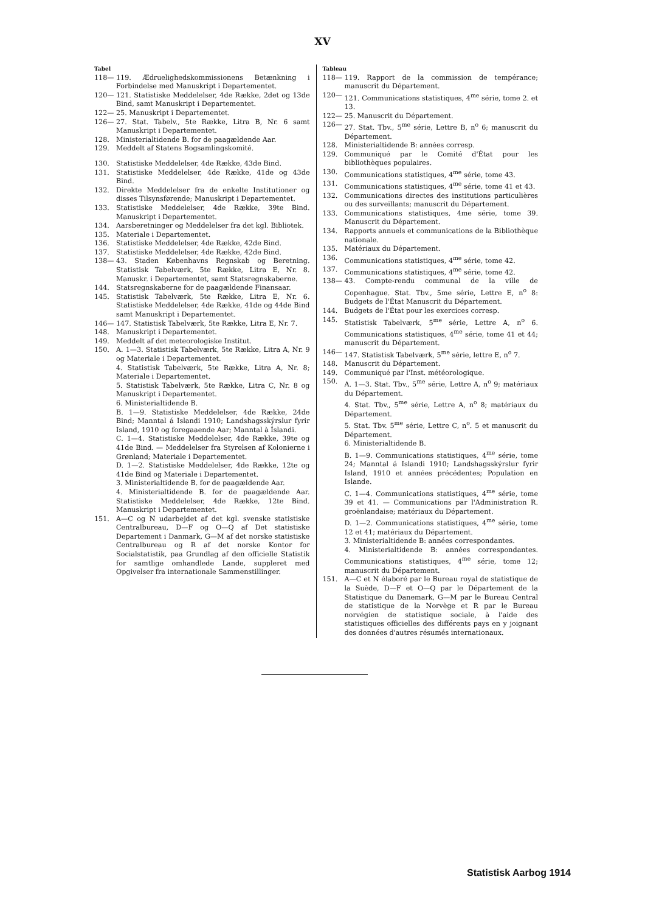XV
Tabel
118— 119. Ædruelighedskommissionens Betænkning i Forbindelse med Manuskript i Departementet.
120— 121. Statistiske Meddelelser, 4de Række, 2det og 13de Bind, samt Manuskript i Departementet.
122— 25. Manuskript i Departementet.
126— 27. Stat. Tabelv., 5te Række, Litra B, Nr. 6 samt Manuskript i Departementet.
128. Ministerialtidende B. for de paagældende Aar.
129. Meddelt af Statens Bogsamlingskomité.
130. Statistiske Meddelelser, 4de Række, 43de Bind.
131. Statistiske Meddelelser, 4de Række, 41de og 43de Bind.
132. Direkte Meddelelser fra de enkelte Institutioner og disses Tilsynsførende; Manuskript i Departementet.
133. Statistiske Meddelelser, 4de Række, 39te Bind. Manuskript i Departementet.
134. Aarsberetninger og Meddelelser fra det kgl. Bibliotek.
135. Materiale i Departementet.
136. Statistiske Meddelelser, 4de Række, 42de Bind.
137. Statistiske Meddelelser, 4de Række, 42de Bind.
138— 43. Staden Københavns Regnskab og Beretning. Statistisk Tabelværk, 5te Række, Litra E, Nr. 8. Manuskr. i Departementet, samt Statsregnskaberne.
144. Statsregnskaberne for de paagældende Finansaar.
145. Statistisk Tabelværk, 5te Række, Litra E, Nr. 6. Statistiske Meddelelser, 4de Række, 41de og 44de Bind samt Manuskript i Departementet.
146— 147. Statistisk Tabelværk, 5te Række, Litra E, Nr. 7.
148. Manuskript i Departementet.
149. Meddelt af det meteorologiske Institut.
150. A. 1—3. Statistisk Tabelværk, 5te Række, Litra A, Nr. 9 og Materiale i Departementet.
4. Statistisk Tabelværk, 5te Række, Litra A, Nr. 8; Materiale i Departementet.
5. Statistisk Tabelværk, 5te Række, Litra C, Nr. 8 og Manuskript i Departementet.
6. Ministerialtidende B.
B. 1—9. Statistiske Meddelelser, 4de Række, 24de Bind; Manntal á Islandi 1910; Landshagsskýrslur fyrir Island, 1910 og foregaaende Aar; Manntal à Íslandi.
C. 1—4. Statistiske Meddelelser, 4de Række, 39te og 41de Bind. — Meddelelser fra Styrelsen af Kolonierne i Grønland; Materiale i Departementet.
D. 1—2. Statistiske Meddelelser, 4de Række, 12te og 41de Bind og Materiale i Departementet.
3. Ministerialtidende B. for de paagældende Aar.
4. Ministerialtidende B. for de paagældende Aar. Statistiske Meddelelser, 4de Række, 12te Bind. Manuskript i Departementet.
151. A—C og N udarbejdet af det kgl. svenske statistiske Centralbureau, D—F og O—Q af Det statistiske Departement i Danmark, G—M af det norske statistiske Centralbureau og R af det norske Kontor for Socialstatistik, paa Grundlag af den officielle Statistik for samtlige omhandlede Lande, suppleret med Opgivelser fra internationale Sammenstillinger.
Tableau
118— 119. Rapport de la commission de tempérance; manuscrit du Département.
120— 121. Communications statistiques, 4<sup>me</sup> série, tome 2. et 13.
122— 25. Manuscrit du Département.
126— 27. Stat. Tbv., 5<sup>me</sup> série, Lettre B, n<sup>o</sup> 6; manuscrit du Département.
128. Ministerialtidende B: années corresp.
129. Communiqué par le Comité d'État pour les bibliothèques populaires.
130. Communications statistiques, 4<sup>me</sup> série, tome 43.
131. Communications statistiques, 4<sup>me</sup> série, tome 41 et 43.
132. Communications directes des institutions particulières ou des surveillants; manuscrit du Département.
133. Communications statistiques, 4me série, tome 39. Manuscrit du Département.
134. Rapports annuels et communications de la Bibliothèque nationale.
135. Matériaux du Département.
136. Communications statistiques, 4<sup>me</sup> série, tome 42.
137. Communications statistiques, 4<sup>me</sup> série, tome 42.
138— 43. Compte-rendu communal de la ville de Copenhague. Stat. Tbv., 5me série, Lettre E, n<sup>o</sup> 8: Budgets de l'État Manuscrit du Département.
144. Budgets de l'État pour les exercices corresp.
145. Statistisk Tabelværk, 5<sup>me</sup> série, Lettre A, n<sup>o</sup> 6. Communications statistiques, 4<sup>me</sup> série, tome 41 et 44; manuscrit du Département.
146— 147. Statistisk Tabelværk, 5<sup>me</sup> série, lettre E, n<sup>o</sup> 7.
148. Manuscrit du Département.
149. Communiqué par l'Inst. météorologique.
150. A. 1—3. Stat. Tbv., 5<sup>me</sup> série, Lettre A, n<sup>o</sup> 9; matériaux du Département.
4. Stat. Tbv., 5<sup>me</sup> série, Lettre A, n<sup>o</sup> 8; matériaux du Département.
5. Stat. Tbv. 5<sup>me</sup> série, Lettre C, n<sup>o</sup>. 5 et manuscrit du Département.
6. Ministerialtidende B.
B. 1—9. Communications statistiques, 4<sup>me</sup> série, tome 24; Manntal á Islandi 1910; Landshagsskýrslur fyrir Island, 1910 et années précédentes; Population en Islande.
C. 1—4. Communications statistiques, 4<sup>me</sup> série, tome 39 et 41. — Communications par l'Administration R. groënlandaise; matériaux du Département.
D. 1—2. Communications statistiques, 4<sup>me</sup> série, tome 12 et 41; matériaux du Département.
3. Ministerialtidende B: années correspondantes.
4. Ministerialtidende B: années correspondantes. Communications statistiques, 4<sup>me</sup> série, tome 12; manuscrit du Département.
151. A—C et N élaboré par le Bureau royal de statistique de la Suède, D—F et O—Q par le Département de la Statistique du Danemark, G—M par le Bureau Central de statistique de la Norvège et R par le Bureau norvégien de statistique sociale, à l'aide des statistiques officielles des différents pays en y joignant des données d'autres résumés internationaux.
Statistisk Aarbog 1914